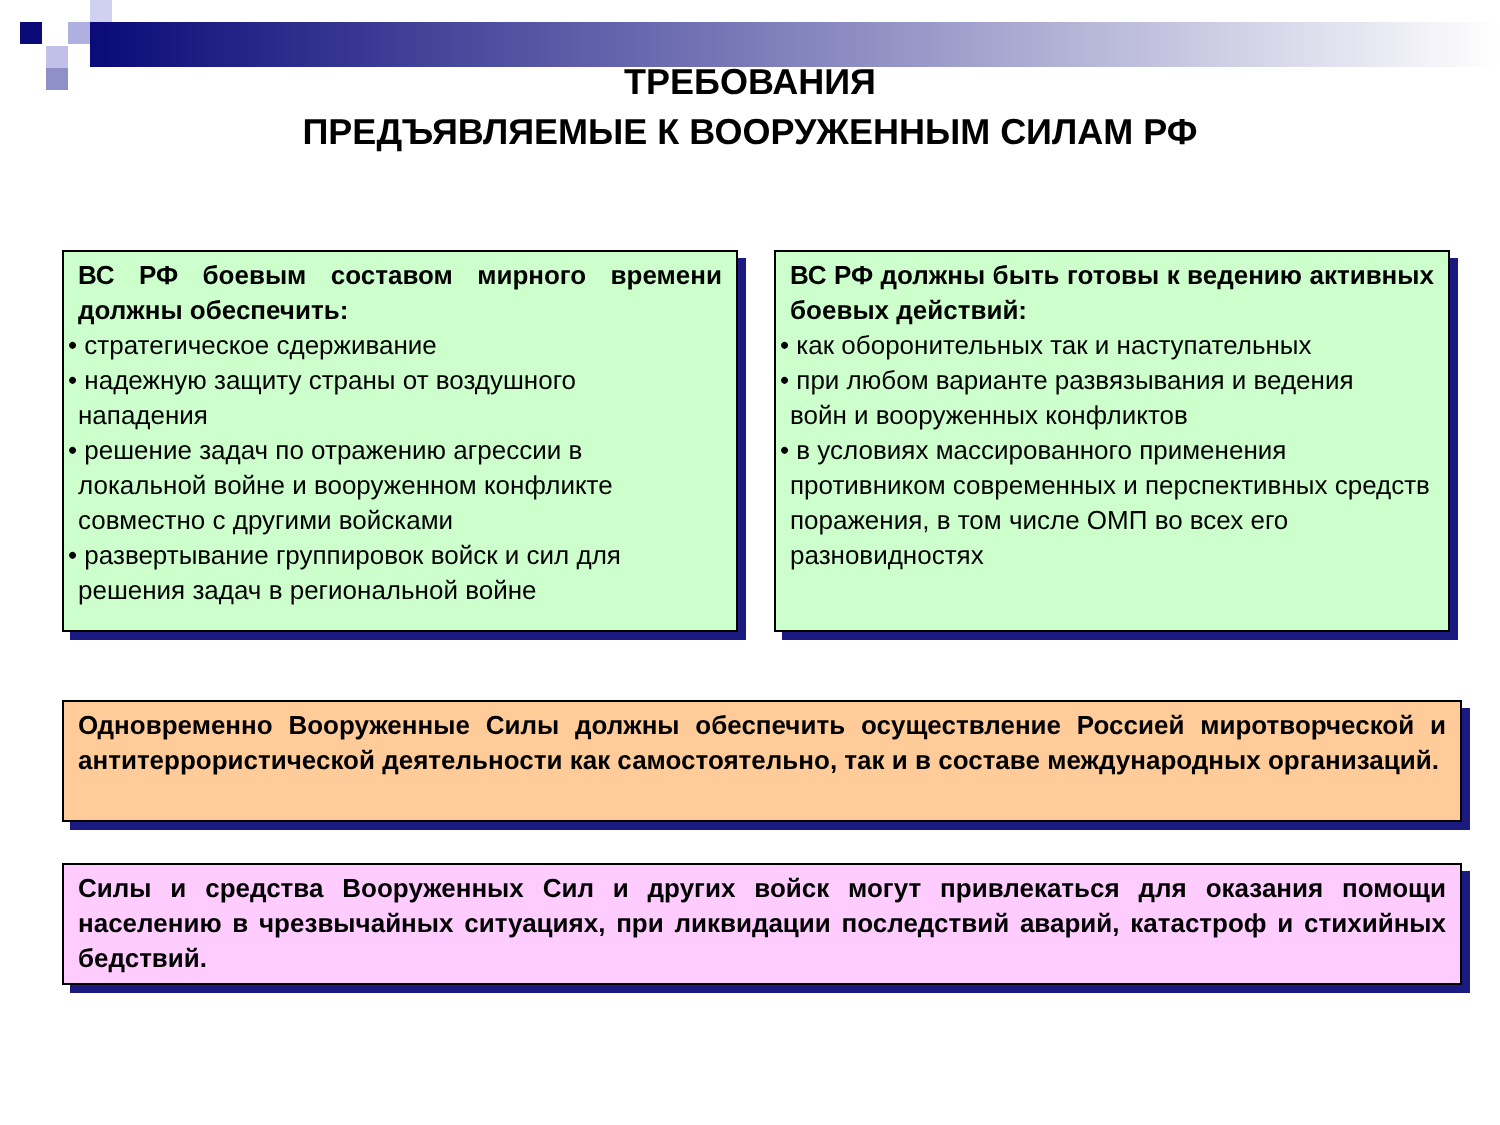ТРЕБОВАНИЯ
ПРЕДЪЯВЛЯЕМЫЕ К ВООРУЖЕННЫМ СИЛАМ РФ
ВС РФ боевым составом мирного времени должны обеспечить:
• стратегическое сдерживание
• надежную защиту страны от воздушного
нападения
• решение задач по отражению агрессии в
локальной войне и вооруженном конфликте совместно с другими войсками
• развертывание группировок войск и сил для
решения задач в региональной войне
ВС РФ должны быть готовы к ведению активных боевых действий:
• как оборонительных так и наступательных
• при любом варианте развязывания и ведения
войн и вооруженных конфликтов
• в условиях массированного применения
противником современных и перспективных средств поражения, в том числе ОМП во всех его разновидностях
Одновременно Вооруженные Силы должны обеспечить осуществление Россией миротворческой и антитеррористической деятельности как самостоятельно, так и в составе международных организаций.
Силы и средства Вооруженных Сил и других войск могут привлекаться для оказания помощи населению в чрезвычайных ситуациях, при ликвидации последствий аварий, катастроф и стихийных бедствий.